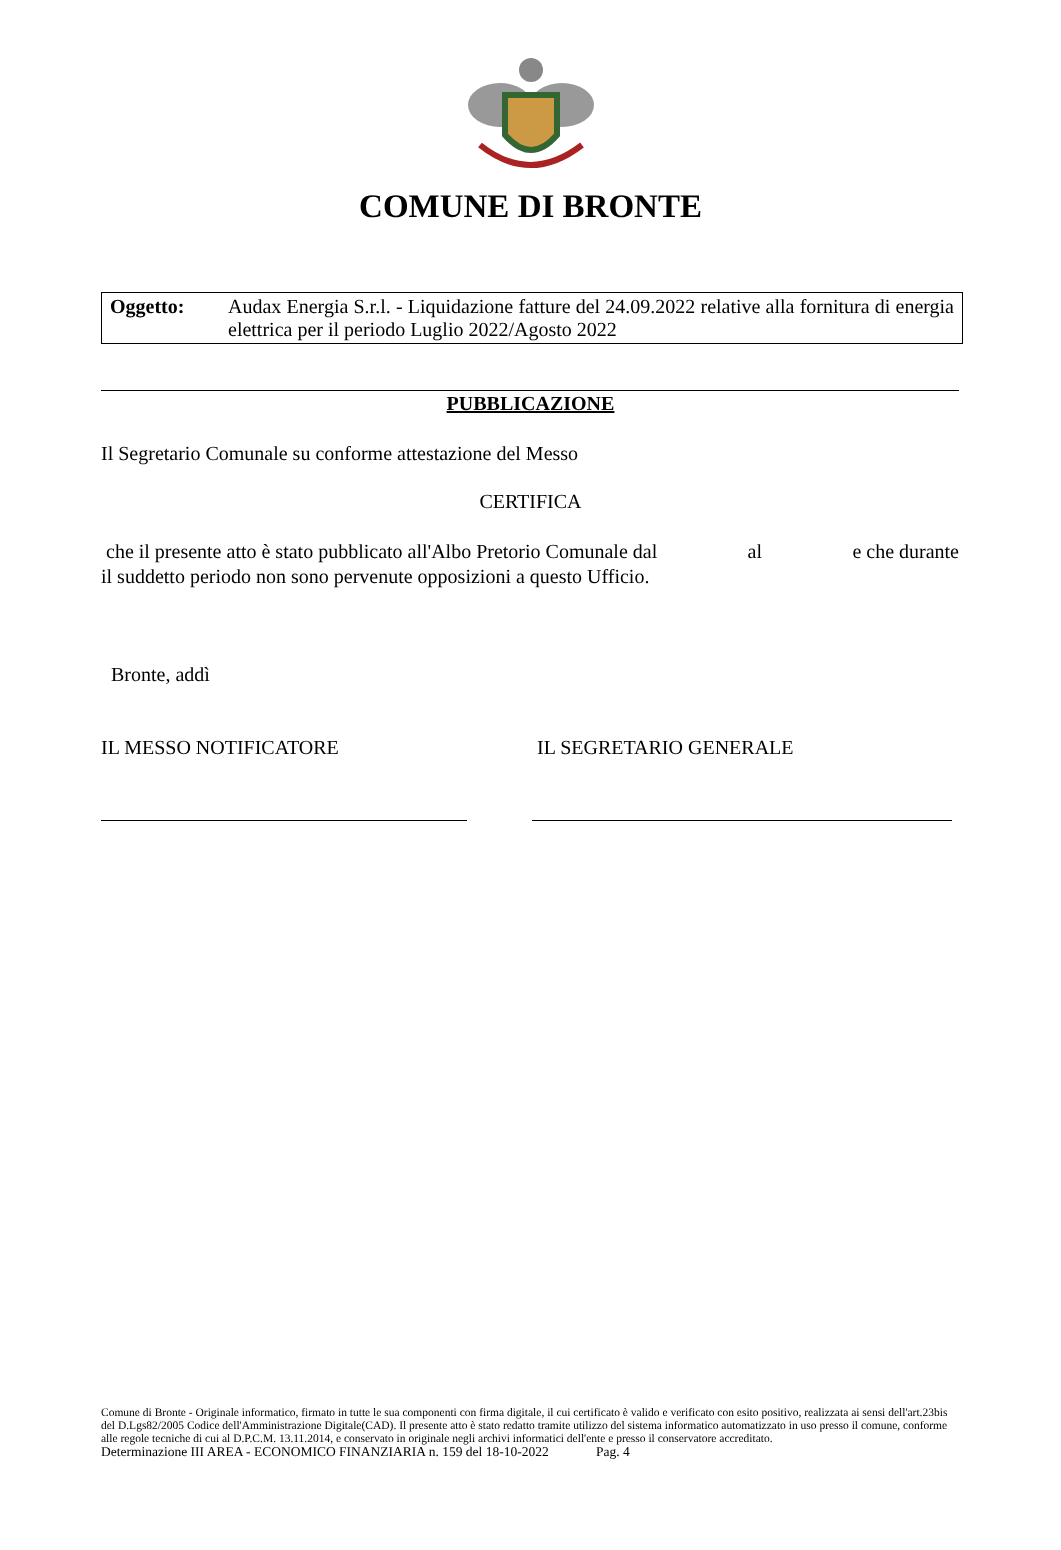COMUNE DI BRONTE
Oggetto: Audax Energia S.r.l. - Liquidazione fatture del 24.09.2022 relative alla fornitura di energia elettrica per il periodo Luglio 2022/Agosto 2022
PUBBLICAZIONE
Il Segretario Comunale su conforme attestazione del Messo
CERTIFICA
che il presente atto è stato pubblicato all'Albo Pretorio Comunale dal al e che durante
il suddetto periodo non sono pervenute opposizioni a questo Ufficio.
Bronte, addì
IL MESSO NOTIFICATORE IL SEGRETARIO GENERALE
Comune di Bronte - Originale informatico, firmato in tutte le sua componenti con firma digitale, il cui certificato è valido e verificato con esito positivo, realizzata ai sensi dell'art.23bis del D.Lgs82/2005 Codice dell'Amministrazione Digitale(CAD). Il presente atto è stato redatto tramite utilizzo del sistema informatico automatizzato in uso presso il comune, conforme alle regole tecniche di cui al D.P.C.M. 13.11.2014, e conservato in originale negli archivi informatici dell'ente e presso il conservatore accreditato.
Determinazione III AREA - ECONOMICO FINANZIARIA n. 159 del 18-10-2022 Pag. 4